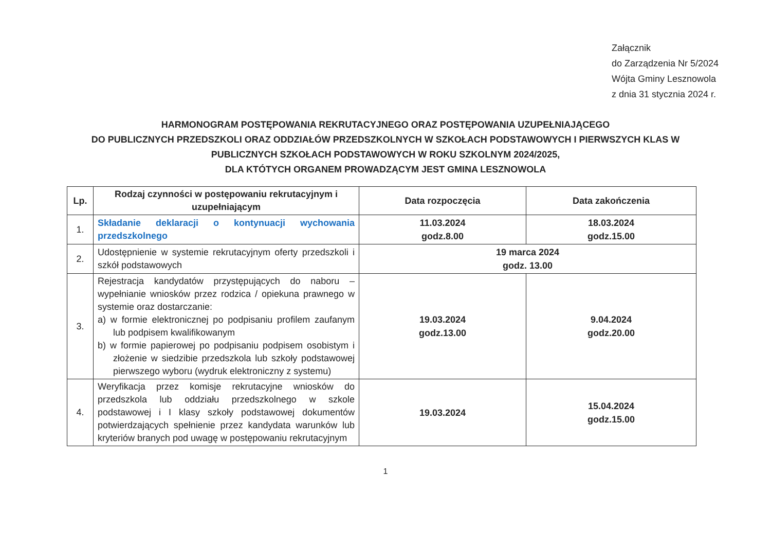Załącznik
do Zarządzenia Nr 5/2024
Wójta Gminy Lesznowola
z dnia 31 stycznia 2024 r.
HARMONOGRAM POSTĘPOWANIA REKRUTACYJNEGO ORAZ POSTĘPOWANIA UZUPEŁNIAJĄCEGO
DO PUBLICZNYCH PRZEDSZKOLI ORAZ ODDZIAŁÓW PRZEDSZKOLNYCH W SZKOŁACH PODSTAWOWYCH I PIERWSZYCH KLAS W PUBLICZNYCH SZKOŁACH PODSTAWOWYCH W ROKU SZKOLNYM 2024/2025,
DLA KTÓTYCH ORGANEM PROWADZĄCYM JEST GMINA LESZNOWOLA
| Lp. | Rodzaj czynności w postępowaniu rekrutacyjnym i uzupełniającym | Data rozpoczęcia | Data zakończenia |
| --- | --- | --- | --- |
| 1. | Składanie deklaracji o kontynuacji wychowania przedszkolnego | 11.03.2024 godz.8.00 | 18.03.2024 godz.15.00 |
| 2. | Udostępnienie w systemie rekrutacyjnym oferty przedszkoli i szkół podstawowych | 19 marca 2024 godz. 13.00 | |
| 3. | Rejestracja kandydatów przystępujących do naboru – wypełnianie wniosków przez rodzica / opiekuna prawnego w systemie oraz dostarczanie: a) w formie elektronicznej po podpisaniu profilem zaufanym lub podpisem kwalifikowanym b) w formie papierowej po podpisaniu podpisem osobistym i złożenie w siedzibie przedszkola lub szkoły podstawowej pierwszego wyboru (wydruk elektroniczny z systemu) | 19.03.2024 godz.13.00 | 9.04.2024 godz.20.00 |
| 4. | Weryfikacja przez komisje rekrutacyjne wniosków do przedszkola lub oddziału przedszkolnego w szkole podstawowej i I klasy szkoły podstawowej dokumentów potwierdzających spełnienie przez kandydata warunków lub kryteriów branych pod uwagę w postępowaniu rekrutacyjnym | 19.03.2024 | 15.04.2024 godz.15.00 |
1